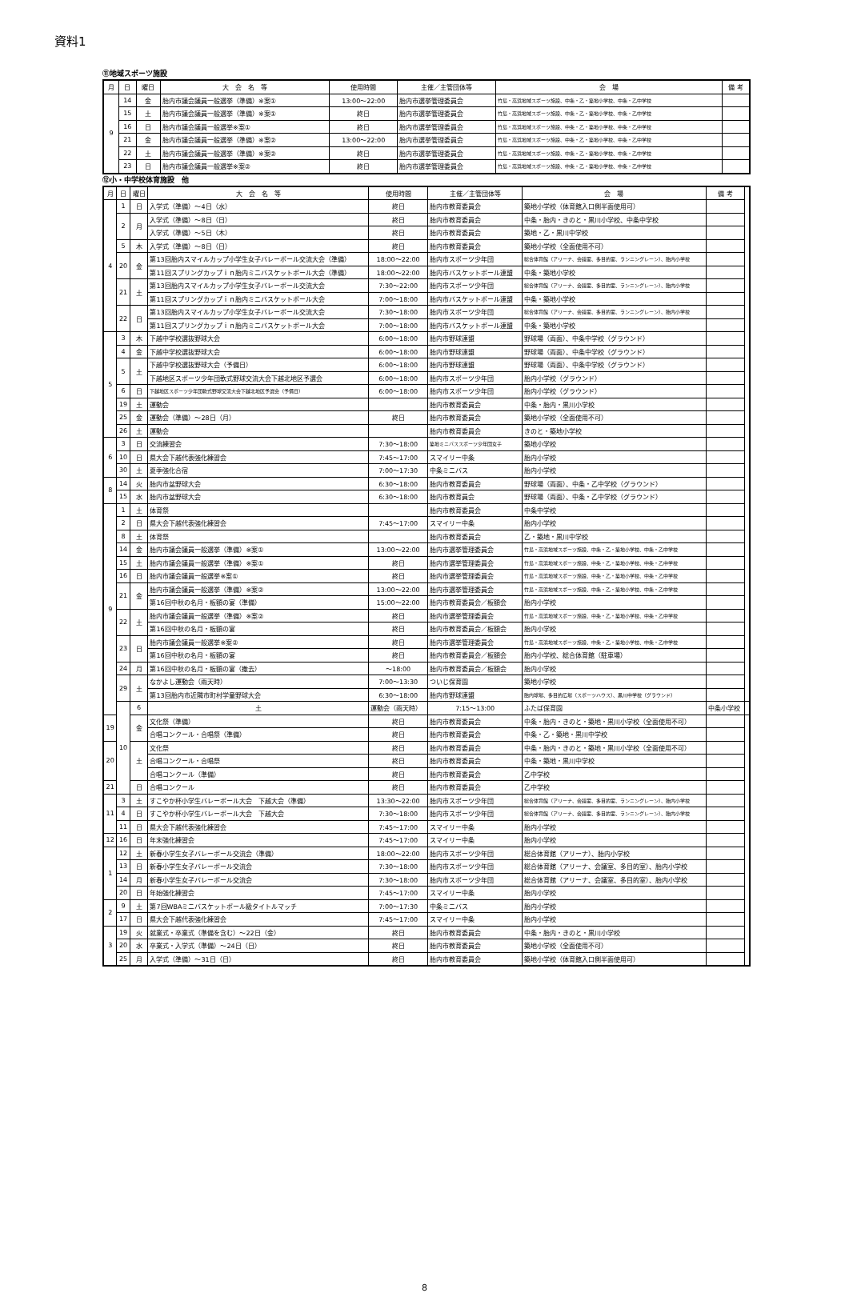資料1
⑪地域スポーツ施設
| 月 | 日 | 曜日 | 大 会 名 等 | 使用時間 | 主催／主管団体等 | 会 場 | 備 考 |
| --- | --- | --- | --- | --- | --- | --- | --- |
| 9 | 14 | 金 | 胎内市議会議員一般選挙（準備）※案① | 13:00～22:00 | 胎内市選挙管理委員会 | 竹島・高浜地域スポーツ施設、中条・乙・築地小学校、中条・乙中学校 | |
| | 15 | 土 | 胎内市議会議員一般選挙（準備）※案① | 終日 | 胎内市選挙管理委員会 | 竹島・高浜地域スポーツ施設、中条・乙・築地小学校、中条・乙中学校 | |
| | 16 | 日 | 胎内市議会議員一般選挙※案① | 終日 | 胎内市選挙管理委員会 | 竹島・高浜地域スポーツ施設、中条・乙・築地小学校、中条・乙中学校 | |
| | 21 | 金 | 胎内市議会議員一般選挙（準備）※案② | 13:00～22:00 | 胎内市選挙管理委員会 | 竹島・高浜地域スポーツ施設、中条・乙・築地小学校、中条・乙中学校 | |
| | 22 | 土 | 胎内市議会議員一般選挙（準備）※案② | 終日 | 胎内市選挙管理委員会 | 竹島・高浜地域スポーツ施設、中条・乙・築地小学校、中条・乙中学校 | |
| | 23 | 日 | 胎内市議会議員一般選挙※案② | 終日 | 胎内市選挙管理委員会 | 竹島・高浜地域スポーツ施設、中条・乙・築地小学校、中条・乙中学校 | |
⑫小・中学校体育施設　他
| 月 | 日 | 曜日 | 大 会 名 等 | 使用時間 | 主催／主管団体等 | 会 場 | 備 考 | |
| --- | --- | --- | --- | --- | --- | --- | --- | --- |
| 4 | 1 | 日 | 入学式（準備）～4日（水） | 終日 | 胎内市教育委員会 | 築地小学校（体育館入口側半面使用可） | | |
| | 2 | 月 | 入学式（準備）～8日（日） | 終日 | 胎内市教育委員会 | 中条・胎内・きのと・黒川小学校、中条中学校 | | |
| | | | 入学式（準備）～5日（木） | 終日 | 胎内市教育委員会 | 築地・乙・黒川中学校 | | |
| | 5 | 木 | 入学式（準備）～8日（日） | 終日 | 胎内市教育委員会 | 築地小学校（全面使用不可） | | |
| | 20 | 金 | 第13回胎内スマイルカップ小学生女子バレーボール交流大会（準備） | 18:00～22:00 | 胎内市スポーツ少年団 | 総合体育館（アリーナ、会議室、多目的室、ランニングレーン）、胎内小学校 | | |
| | | | 第11回スプリングカップｉｎ胎内ミニバスケットボール大会（準備） | 18:00～22:00 | 胎内市バスケットボール連盟 | 中条・築地小学校 | | |
| | 21 | 土 | 第13回胎内スマイルカップ小学生女子バレーボール交流大会 | 7:30～22:00 | 胎内市スポーツ少年団 | 総合体育館（アリーナ、会議室、多目的室、ランニングレーン）、胎内小学校 | | |
| | | | 第11回スプリングカップｉｎ胎内ミニバスケットボール大会 | 7:00～18:00 | 胎内市バスケットボール連盟 | 中条・築地小学校 | | |
| | 22 | 日 | 第13回胎内スマイルカップ小学生女子バレーボール交流大会 | 7:30～18:00 | 胎内市スポーツ少年団 | 総合体育館（アリーナ、会議室、多目的室、ランニングレーン）、胎内小学校 | | |
| | | | 第11回スプリングカップｉｎ胎内ミニバスケットボール大会 | 7:00～18:00 | 胎内市バスケットボール連盟 | 中条・築地小学校 | | |
| 5 | 3 | 木 | 下越中学校選抜野球大会 | 6:00～18:00 | 胎内市野球連盟 | 野球場（両面）、中条中学校（グラウンド） | | |
| | 4 | 金 | 下越中学校選抜野球大会 | 6:00～18:00 | 胎内市野球連盟 | 野球場（両面）、中条中学校（グラウンド） | | |
| | 5 | 土 | 下越中学校選抜野球大会（予備日） | 6:00～18:00 | 胎内市野球連盟 | 野球場（両面）、中条中学校（グラウンド） | | |
| | | | 下越地区スポーツ少年団軟式野球交流大会下越北地区予選会 | 6:00～18:00 | 胎内市スポーツ少年団 | 胎内小学校（グラウンド） | | |
| | 6 | 日 | 下越地区スポーツ少年団軟式野球交流大会下越北地区予選会（予備日） | 6:00～18:00 | 胎内市スポーツ少年団 | 胎内小学校（グラウンド） | | |
| | 19 | 土 | 運動会 | | 胎内市教育委員会 | 中条・胎内・黒川小学校 | | |
| | 25 | 金 | 運動会（準備）～28日（月） | 終日 | 胎内市教育委員会 | 築地小学校（全面使用不可） | | |
| | 26 | 土 | 運動会 | | 胎内市教育委員会 | きのと・築地小学校 | | |
| 6 | 3 | 日 | 交流練習会 | 7:30～18:00 | 築地ミニバススポーツ少年団女子 | 築地小学校 | | |
| | 10 | 日 | 県大会下越代表強化練習会 | 7:45～17:00 | スマイリー中条 | 胎内小学校 | | |
| | 30 | 土 | 夏季強化合宿 | 7:00～17:30 | 中条ミニバス | 胎内小学校 | | |
| 8 | 14 | 火 | 胎内市盆野球大会 | 6:30～18:00 | 胎内市教育委員会 | 野球場（両面）、中条・乙中学校（グラウンド） | | |
| | 15 | 水 | 胎内市盆野球大会 | 6:30～18:00 | 胎内市教育員会 | 野球場（両面）、中条・乙中学校（グラウンド） | | |
| 9 | 1 | 土 | 体育祭 | | 胎内市教育委員会 | 中条中学校 | | |
| | 2 | 日 | 県大会下越代表強化練習会 | 7:45～17:00 | スマイリー中条 | 胎内小学校 | | |
| | 8 | 土 | 体育祭 | | 胎内市教育委員会 | 乙・築地・黒川中学校 | | |
| | 14 | 金 | 胎内市議会議員一般選挙（準備）※案① | 13:00～22:00 | 胎内市選挙管理委員会 | 竹島・高浜地域スポーツ施設、中条・乙・築地小学校、中条・乙中学校 | | |
| | 15 | 土 | 胎内市議会議員一般選挙（準備）※案① | 終日 | 胎内市選挙管理委員会 | 竹島・高浜地域スポーツ施設、中条・乙・築地小学校、中条・乙中学校 | | |
| | 16 | 日 | 胎内市議会議員一般選挙※案① | 終日 | 胎内市選挙管理委員会 | 竹島・高浜地域スポーツ施設、中条・乙・築地小学校、中条・乙中学校 | | |
| | 21 | 金 | 胎内市議会議員一般選挙（準備）※案② | 13:00～22:00 | 胎内市選挙管理委員会 | 竹島・高浜地域スポーツ施設、中条・乙・築地小学校、中条・乙中学校 | | |
| | | | 第16回中秋の名月・板額の宴（準備） | 15:00～22:00 | 胎内市教育委員会／板額会 | 胎内小学校 | | |
| | 22 | 土 | 胎内市議会議員一般選挙（準備）※案② | 終日 | 胎内市選挙管理委員会 | 竹島・高浜地域スポーツ施設、中条・乙・築地小学校、中条・乙中学校 | | |
| | | | 第16回中秋の名月・板額の宴 | 終日 | 胎内市教育委員会／板額会 | 胎内小学校 | | |
| | 23 | 日 | 胎内市議会議員一般選挙※案② | 終日 | 胎内市選挙管理委員会 | 竹島・高浜地域スポーツ施設、中条・乙・築地小学校、中条・乙中学校 | | |
| | | | 第16回中秋の名月・板額の宴 | 終日 | 胎内市教育委員会／板額会 | 胎内小学校、総合体育館（駐車場） | | |
| | 24 | 月 | 第16回中秋の名月・板額の宴（撤去） | ～18:00 | 胎内市教育委員会／板額会 | 胎内小学校 | | |
| | 29 | 土 | なかよし運動会（雨天時） | 7:00～13:30 | ついじ保育園 | 築地小学校 | | |
| | | | 第13回胎内市近隣市町村学童野球大会 | 6:30～18:00 | 胎内市野球連盟 | 胎内球場、多目的広場（スポーツハウス）、黒川中学校（グラウンド） | | |
| | 10 | 6 | 土 | 運動会（雨天時） | 7:15～13:00 | ふたば保育園 | 中条小学校 | |
| 19 | | 金 | 文化祭（準備） | 終日 | 胎内市教育委員会 | 中条・胎内・きのと・築地・黒川小学校（全面使用不可） | | |
| | | | 合唱コンクール・合唱祭（準備） | 終日 | 胎内市教育委員会 | 中条・乙・築地・黒川中学校 | | |
| 20 | | 土 | 文化祭 | 終日 | 胎内市教育委員会 | 中条・胎内・きのと・築地・黒川小学校（全面使用不可） | | |
| | | | 合唱コンクール・合唱祭 | 終日 | 胎内市教育委員会 | 中条・築地・黒川中学校 | | |
| | | | 合唱コンクール（準備） | 終日 | 胎内市教育委員会 | 乙中学校 | | |
| 21 | | 日 | 合唱コンクール | 終日 | 胎内市教育委員会 | 乙中学校 | | |
| 11 | 3 | 土 | すこやか杯小学生バレーボール大会 下越大会（準備） | 13:30～22:00 | 胎内市スポーツ少年団 | 総合体育館（アリーナ、会議室、多目的室、ランニングレーン）、胎内小学校 | | |
| | 4 | 日 | すこやか杯小学生バレーボール大会 下越大会 | 7:30～18:00 | 胎内市スポーツ少年団 | 総合体育館（アリーナ、会議室、多目的室、ランニングレーン）、胎内小学校 | | |
| | 11 | 日 | 県大会下越代表強化練習会 | 7:45～17:00 | スマイリー中条 | 胎内小学校 | | |
| 12 | 16 | 日 | 年末強化練習会 | 7:45～17:00 | スマイリー中条 | 胎内小学校 | | |
| 1 | 12 | 土 | 新春小学生女子バレーボール交流会（準備） | 18:00～22:00 | 胎内市スポーツ少年団 | 総合体育館（アリーナ）、胎内小学校 | | |
| | 13 | 日 | 新春小学生女子バレーボール交流会 | 7:30～18:00 | 胎内市スポーツ少年団 | 総合体育館（アリーナ、会議室、多目的室）、胎内小学校 | | |
| | 14 | 月 | 新春小学生女子バレーボール交流会 | 7:30～18:00 | 胎内市スポーツ少年団 | 総合体育館（アリーナ、会議室、多目的室）、胎内小学校 | | |
| | 20 | 日 | 年始強化練習会 | 7:45～17:00 | スマイリー中条 | 胎内小学校 | | |
| 2 | 9 | 土 | 第7回WBAミニバスケットボール級タイトルマッチ | 7:00～17:30 | 中条ミニバス | 胎内小学校 | | |
| | 17 | 日 | 県大会下越代表強化練習会 | 7:45～17:00 | スマイリー中条 | 胎内小学校 | | |
| 3 | 19 | 火 | 就業式・卒業式（準備を含む）～22日（金） | 終日 | 胎内市教育委員会 | 中条・胎内・きのと・黒川小学校 | | |
| | 20 | 水 | 卒業式・入学式（準備）～24日（日） | 終日 | 胎内市教育委員会 | 築地小学校（全面使用不可） | | |
| | 25 | 月 | 入学式（準備）～31日（日） | 終日 | 胎内市教育委員会 | 築地小学校（体育館入口側半面使用可） | | |
8